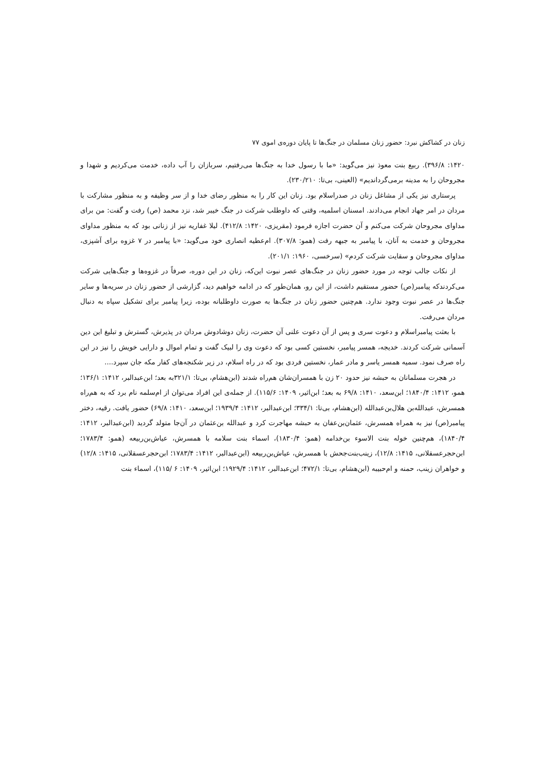زنان در کشاکش نبرد: حضور زنان مسلمان در جنگ‌ها تا پایان دوره‌ی اموی ۷۷
۱۴۲۰: ۳۹۶/۸). ربیع بنت معوذ نیز می‌گوید: «ما با رسول خدا به جنگ‌ها می‌رفتیم، سربازان را آب داده، خدمت می‌کردیم و شهدا و مجروحان را به مدینه برمی‌گرداندیم» (العینی، بی‌تا: ۲۳۰/۲۱۰).
پرستاری نیز یکی از مشاغل زنان در صدراسلام بود. زنان این کار را به منظور رضای خدا و از سر وظیفه و به منظور مشارکت با مردان در امر جهاد انجام می‌دادند. امسنان اسلمیه، وقتی که داوطلب شرکت در جنگ خیبر شد، نزد محمد (ص) رفت و گفت: من برای مداوای مجروحان شرکت می‌کنم و آن حضرت اجازه فرمود (مقریزی، ۱۴۲۰: ۴۱۲/۸). لیلا غفاریه نیز از زنانی بود که به منظور مداوای مجروحان و خدمت به آنان، با پیامبر به جبهه رفت (همو: ۳۰۷/۸). ام‌عطیه انصاری خود می‌گوید: «با پیامبر در ۷ غزوه برای آشپزی، مداوای مجروحان و سقایت شرکت کردم» (سرخسی، ۱۹۶۰: ۲۰۱/۱).
از نکات جالب توجه در مورد حضور زنان در جنگ‌های عصر نبوت این‌که، زنان در این دوره، صرفاً در غزوه‌ها و جنگ‌هایی شرکت می‌کردندکه پیامبر(ص) حضور مستقیم داشت، از این رو، همان‌طور که در ادامه خواهیم دید، گزارشی از حضور زنان در سریه‌ها و سایر جنگ‌ها در عصر نبوت وجود ندارد. هم‌چنین حضور زنان در جنگ‌ها به صورت داوطلبانه بوده، زیرا پیامبر برای تشکیل سپاه به دنبال مردان می‌رفت.
با بعثت پیامبراسلام و دعوت سری و پس از آن دعوت علنی آن حضرت، زنان دوشادوش مردان در پذیرش، گسترش و تبلیغ این دین آسمانی شرکت کردند. خدیجه، همسر پیامبر، نخستین کسی بود که دعوت وی را لبیک گفت و تمام اموال و دارایی خویش را نیز در این راه صرف نمود. سمیه همسر یاسر و مادر عمار، نخستین فردی بود که در راه اسلام، در زیر شکنجه‌های کفار مکه جان سپرد....
در هجرت مسلمانان به حبشه نیز حدود ۲۰ زن با همسران‌شان هم‌راه شدند (ابن‌هشام، بی‌تا: ۳۲۱/۱به بعد؛ ابن‌عبدالبر، ۱۴۱۲: ۱۳۶/۱؛ همو، ۱۴۱۲: ۱۸۴۰/۴؛ ابن‌سعد، ۱۴۱۰: ۶۹/۸ به بعد؛ ابن‌اثیر، ۱۴۰۹: ۱۱۵/۶). از جمله‌ی این افراد می‌توان از ام‌سلمه نام برد که به هم‌راه همسرش، عبدالله‌بن هلال‌بن‌عبدالله (ابن‌هشام، بی‌تا: ۳۳۴/۱؛ ابن‌عبدالبر، ۱۴۱۲: ۱۹۳۹/۴؛ ابن‌سعد، ۱۴۱۰: ۶۹/۸) حضور یافت. رقیه، دختر پیامبر(ص) نیز به همراه همسرش، عثمان‌بن‌عفان به حبشه مهاجرت کرد و عبدالله بن‌عثمان در آن‌جا متولد گردید (ابن‌عبدالبر، ۱۴۱۲: ۱۸۴۰/۴)، هم‌چنین خوله بنت الاسوء بن‌خدامه (همو: ۱۸۳۰/۴)، اسماء بنت سلامه با همسرش، عیاش‌بن‌ربیعه (همو: ۱۷۸۳/۴؛ ابن‌حجرعسقلانی، ۱۴۱۵: ۱۲/۸)، زینب‌بنت‌جحش با همسرش، عیاش‌بن‌ربیعه (ابن‌عبدالبر، ۱۴۱۲: ۱۷۸۳/۴؛ ابن‌حجرعسقلانی، ۱۴۱۵: ۱۲/۸) و خواهران زینب، حمنه و ام‌حبیبه (ابن‌هشام، بی‌تا: ۴۷۲/۱؛ ابن‌عبدالبر، ۱۴۱۲: ۱۹۲۹/۴؛ ابن‌اثیر، ۱۴۰۹: ۶ /۱۱۵)، اسماء بنت